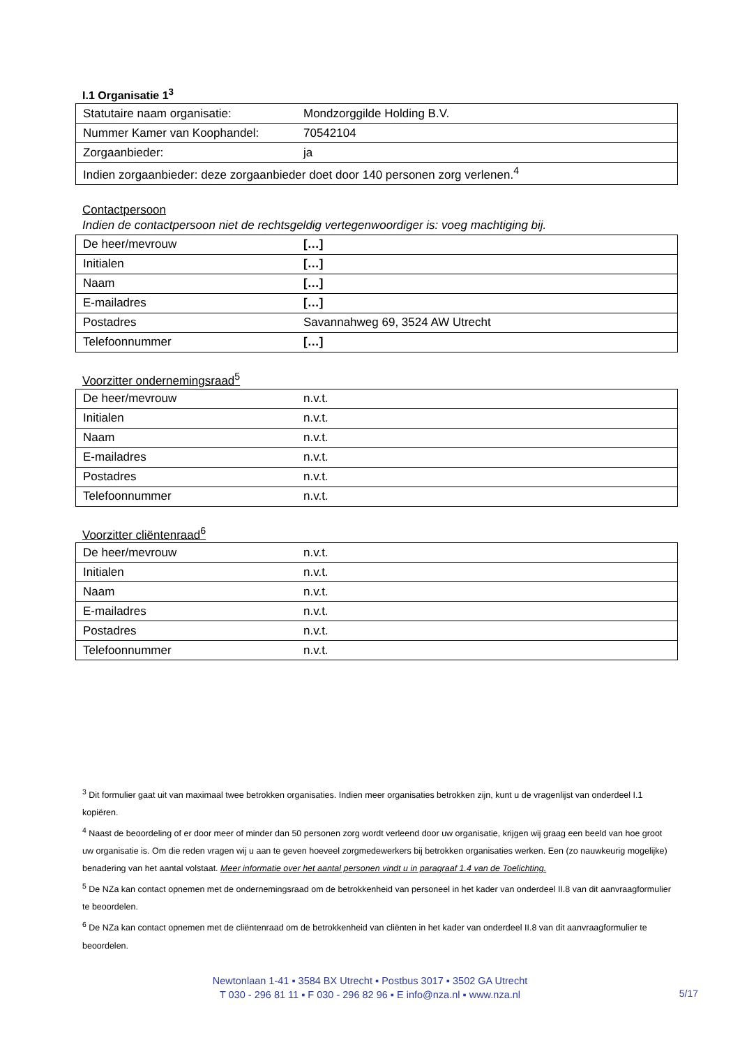I.1 Organisatie 1<sup>3</sup>
| Statutaire naam organisatie: | Mondzorggilde Holding B.V. |
| Nummer Kamer van Koophandel: | 70542104 |
| Zorgaanbieder: | ja |
| Indien zorgaanbieder: deze zorgaanbieder doet door 140 personen zorg verlenen.<sup>4</sup> | |
Contactpersoon
Indien de contactpersoon niet de rechtsgeldig vertegenwoordiger is: voeg machtiging bij.
| De heer/mevrouw | […] |
| Initialen | […] |
| Naam | […] |
| E-mailadres | […] |
| Postadres | Savannahweg 69, 3524 AW Utrecht |
| Telefoonnummer | […] |
Voorzitter ondernemingsraad<sup>5</sup>
| De heer/mevrouw | n.v.t. |
| Initialen | n.v.t. |
| Naam | n.v.t. |
| E-mailadres | n.v.t. |
| Postadres | n.v.t. |
| Telefoonnummer | n.v.t. |
Voorzitter cliëntenraad<sup>6</sup>
| De heer/mevrouw | n.v.t. |
| Initialen | n.v.t. |
| Naam | n.v.t. |
| E-mailadres | n.v.t. |
| Postadres | n.v.t. |
| Telefoonnummer | n.v.t. |
<sup>3</sup> Dit formulier gaat uit van maximaal twee betrokken organisaties. Indien meer organisaties betrokken zijn, kunt u de vragenlijst van onderdeel I.1 kopiëren.
<sup>4</sup> Naast de beoordeling of er door meer of minder dan 50 personen zorg wordt verleend door uw organisatie, krijgen wij graag een beeld van hoe groot uw organisatie is. Om die reden vragen wij u aan te geven hoeveel zorgmedewerkers bij betrokken organisaties werken. Een (zo nauwkeurig mogelijke) benadering van het aantal volstaat. Meer informatie over het aantal personen vindt u in paragraaf 1.4 van de Toelichting.
<sup>5</sup> De NZa kan contact opnemen met de ondernemingsraad om de betrokkenheid van personeel in het kader van onderdeel II.8 van dit aanvraagformulier te beoordelen.
<sup>6</sup> De NZa kan contact opnemen met de cliëntenraad om de betrokkenheid van cliënten in het kader van onderdeel II.8 van dit aanvraagformulier te beoordelen.
Newtonlaan 1-41 ▪ 3584 BX Utrecht ▪ Postbus 3017 ▪ 3502 GA Utrecht
T 030 - 296 81 11 ▪ F 030 - 296 82 96 ▪ E info@nza.nl ▪ www.nza.nl
5/17